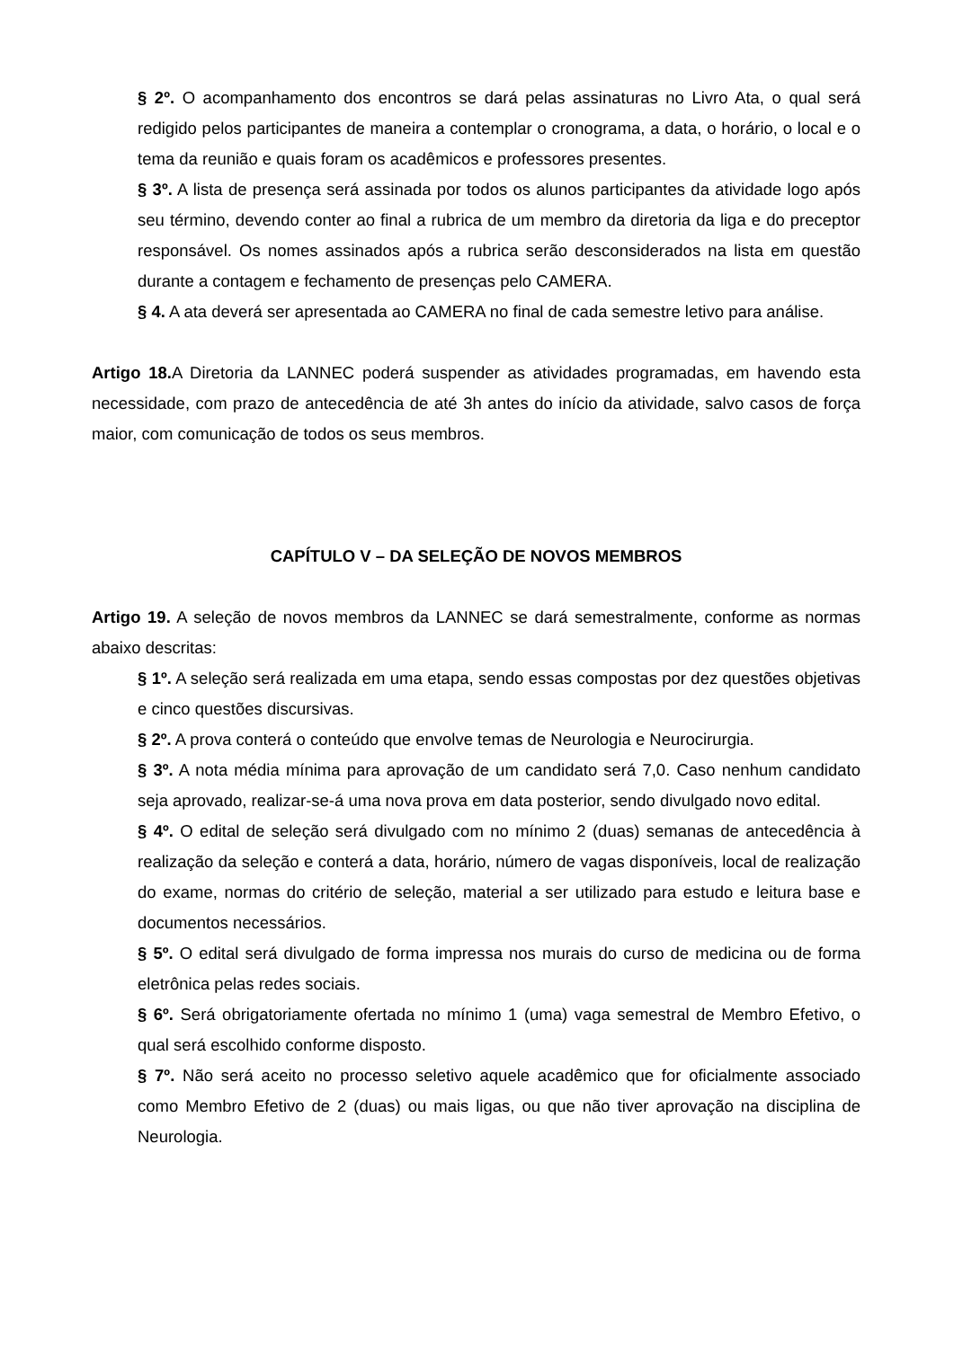§ 2º. O acompanhamento dos encontros se dará pelas assinaturas no Livro Ata, o qual será redigido pelos participantes de maneira a contemplar o cronograma, a data, o horário, o local e o tema da reunião e quais foram os acadêmicos e professores presentes.
§ 3º. A lista de presença será assinada por todos os alunos participantes da atividade logo após seu término, devendo conter ao final a rubrica de um membro da diretoria da liga e do preceptor responsável. Os nomes assinados após a rubrica serão desconsiderados na lista em questão durante a contagem e fechamento de presenças pelo CAMERA.
§ 4. A ata deverá ser apresentada ao CAMERA no final de cada semestre letivo para análise.
Artigo 18. A Diretoria da LANNEC poderá suspender as atividades programadas, em havendo esta necessidade, com prazo de antecedência de até 3h antes do início da atividade, salvo casos de força maior, com comunicação de todos os seus membros.
CAPÍTULO V – DA SELEÇÃO DE NOVOS MEMBROS
Artigo 19. A seleção de novos membros da LANNEC se dará semestralmente, conforme as normas abaixo descritas:
§ 1º. A seleção será realizada em uma etapa, sendo essas compostas por dez questões objetivas e cinco questões discursivas.
§ 2º. A prova conterá o conteúdo que envolve temas de Neurologia e Neurocirurgia.
§ 3º. A nota média mínima para aprovação de um candidato será 7,0. Caso nenhum candidato seja aprovado, realizar-se-á uma nova prova em data posterior, sendo divulgado novo edital.
§ 4º. O edital de seleção será divulgado com no mínimo 2 (duas) semanas de antecedência à realização da seleção e conterá a data, horário, número de vagas disponíveis, local de realização do exame, normas do critério de seleção, material a ser utilizado para estudo e leitura base e documentos necessários.
§ 5º. O edital será divulgado de forma impressa nos murais do curso de medicina ou de forma eletrônica pelas redes sociais.
§ 6º. Será obrigatoriamente ofertada no mínimo 1 (uma) vaga semestral de Membro Efetivo, o qual será escolhido conforme disposto.
§ 7º. Não será aceito no processo seletivo aquele acadêmico que for oficialmente associado como Membro Efetivo de 2 (duas) ou mais ligas, ou que não tiver aprovação na disciplina de Neurologia.